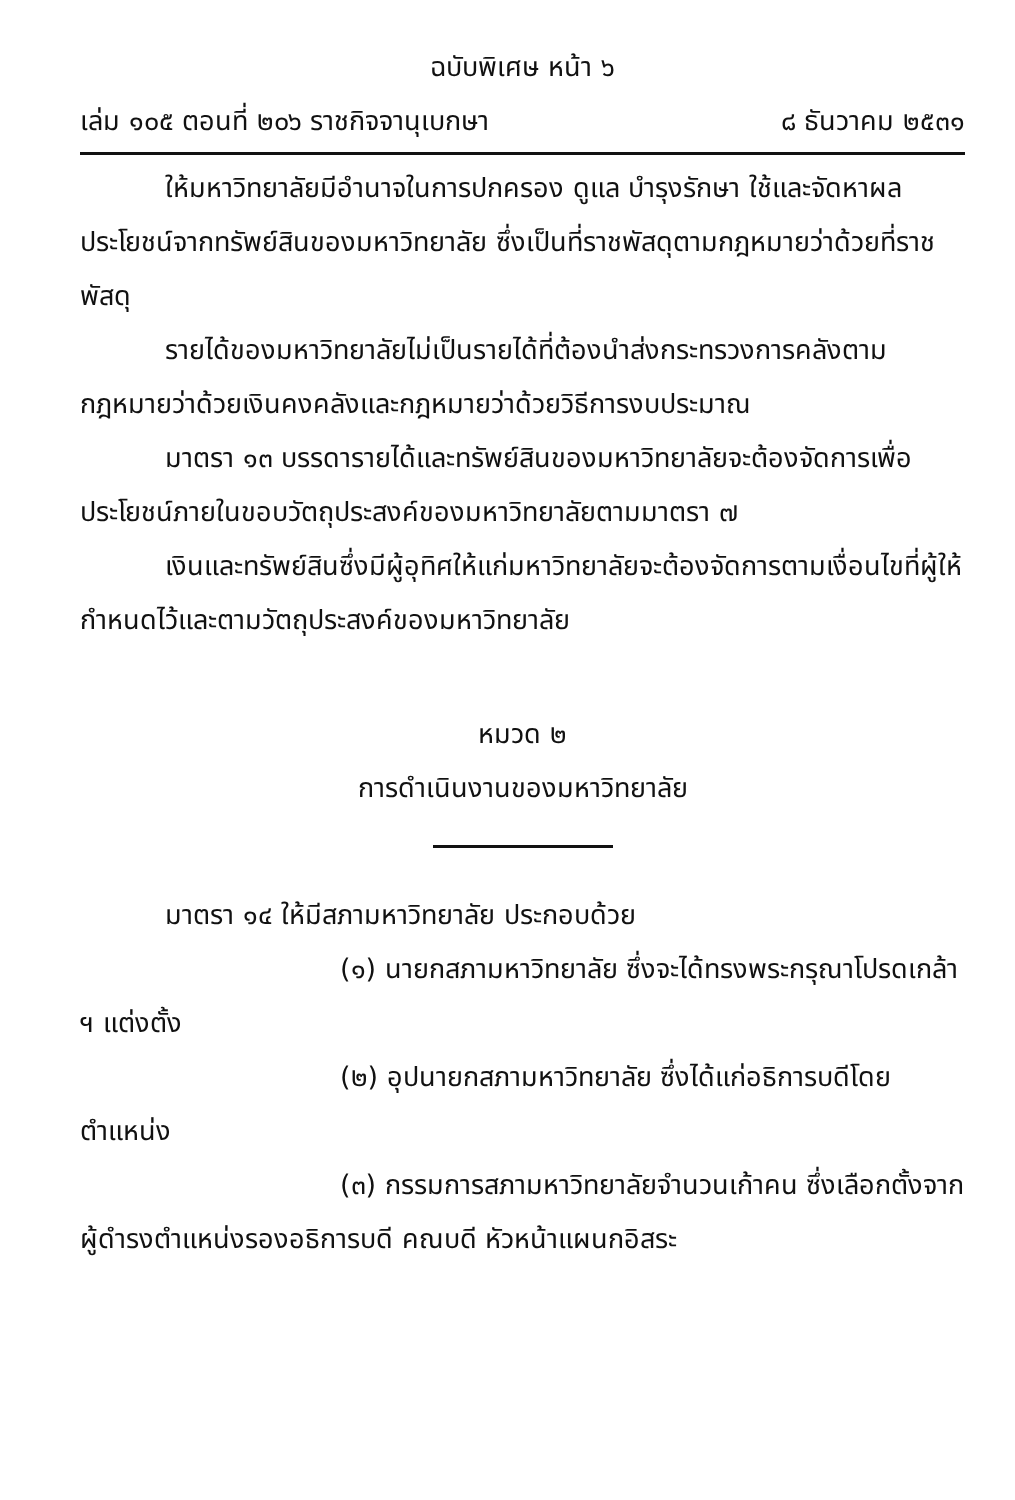ฉบับพิเศษ หน้า ๖
เล่ม ๑๐๕ ตอนที่ ๒๐๖ ราชกิจจานุเบกษา ๘ ธันวาคม ๒๕๓๑
ให้มหาวิทยาลัยมีอำนาจในการปกครอง ดูแล บำรุงรักษา ใช้และจัดหาผลประโยชน์จากทรัพย์สินของมหาวิทยาลัย ซึ่งเป็นที่ราชพัสดุตามกฎหมายว่าด้วยที่ราชพัสดุ
รายได้ของมหาวิทยาลัยไม่เป็นรายได้ที่ต้องนำส่งกระทรวงการคลังตามกฎหมายว่าด้วยเงินคงคลังและกฎหมายว่าด้วยวิธีการงบประมาณ
มาตรา ๑๓ บรรดารายได้และทรัพย์สินของมหาวิทยาลัยจะต้องจัดการเพื่อประโยชน์ภายในขอบวัตถุประสงค์ของมหาวิทยาลัยตามมาตรา ๗
เงินและทรัพย์สินซึ่งมีผู้อุทิศให้แก่มหาวิทยาลัยจะต้องจัดการตามเงื่อนไขที่ผู้ให้กำหนดไว้และตามวัตถุประสงค์ของมหาวิทยาลัย
หมวด ๒
การดำเนินงานของมหาวิทยาลัย
มาตรา ๑๔ ให้มีสภามหาวิทยาลัย ประกอบด้วย
(๑) นายกสภามหาวิทยาลัย ซึ่งจะได้ทรงพระกรุณาโปรดเกล้า ฯ แต่งตั้ง
(๒) อุปนายกสภามหาวิทยาลัย ซึ่งได้แก่อธิการบดีโดยตำแหน่ง
(๓) กรรมการสภามหาวิทยาลัยจำนวนเก้าคน ซึ่งเลือกตั้งจากผู้ดำรงตำแหน่งรองอธิการบดี คณบดี หัวหน้าแผนกอิสระ